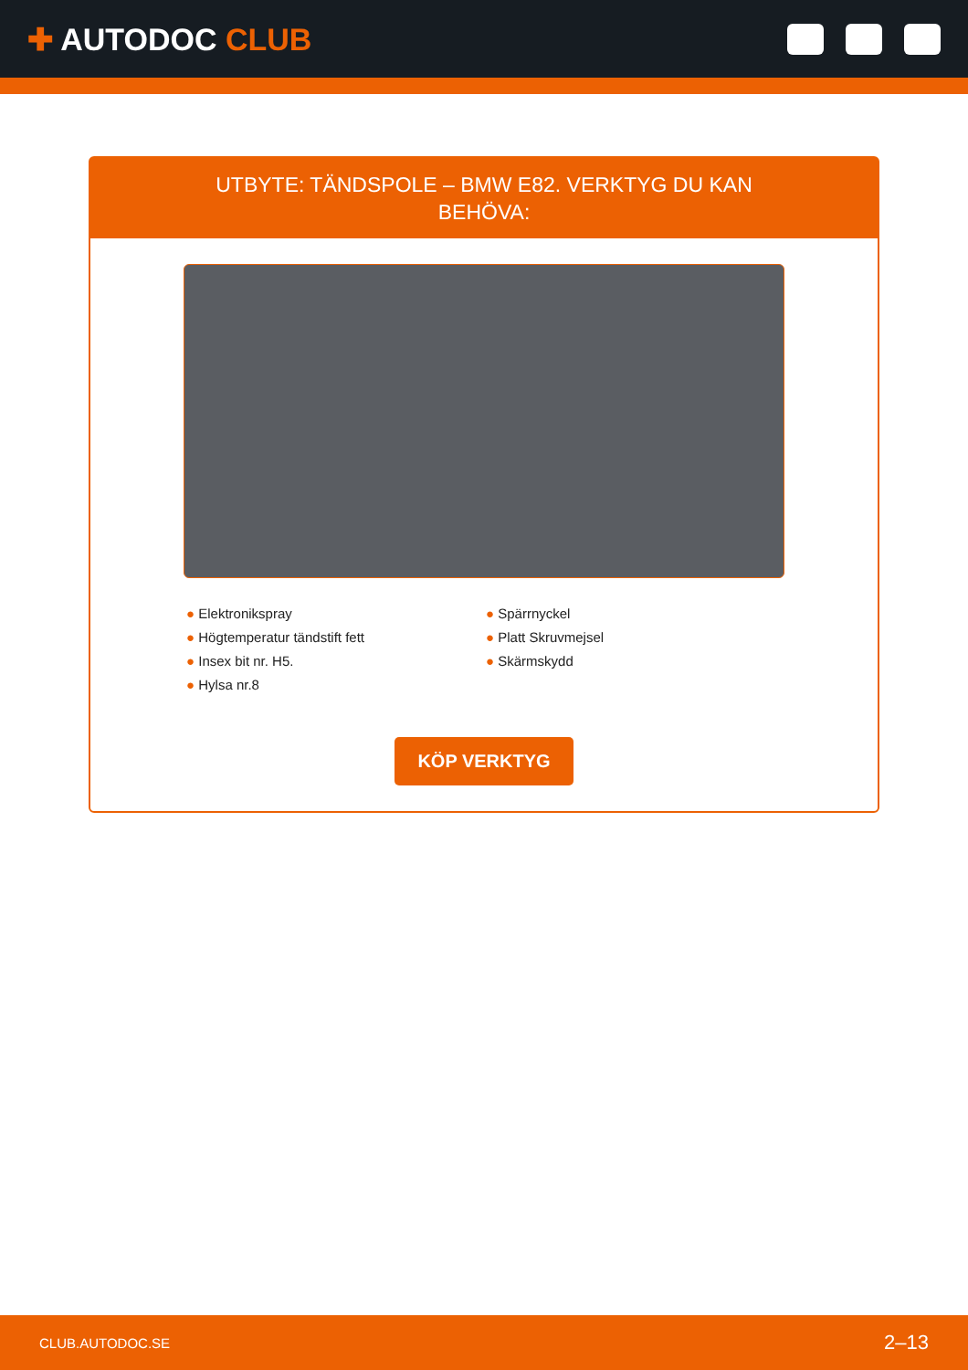✚ AUTODOC CLUB
UTBYTE: TÄNDSPOLE – BMW E82. VERKTYG DU KAN BEHÖVA:
● Elektronikspray
● Högtemperatur tändstift fett
● Insex bit nr. H5.
● Hylsa nr.8
● Spärrnyckel
● Platt Skruvmejsel
● Skärmskydd
KÖP VERKTYG
CLUB.AUTODOC.SE 2–13